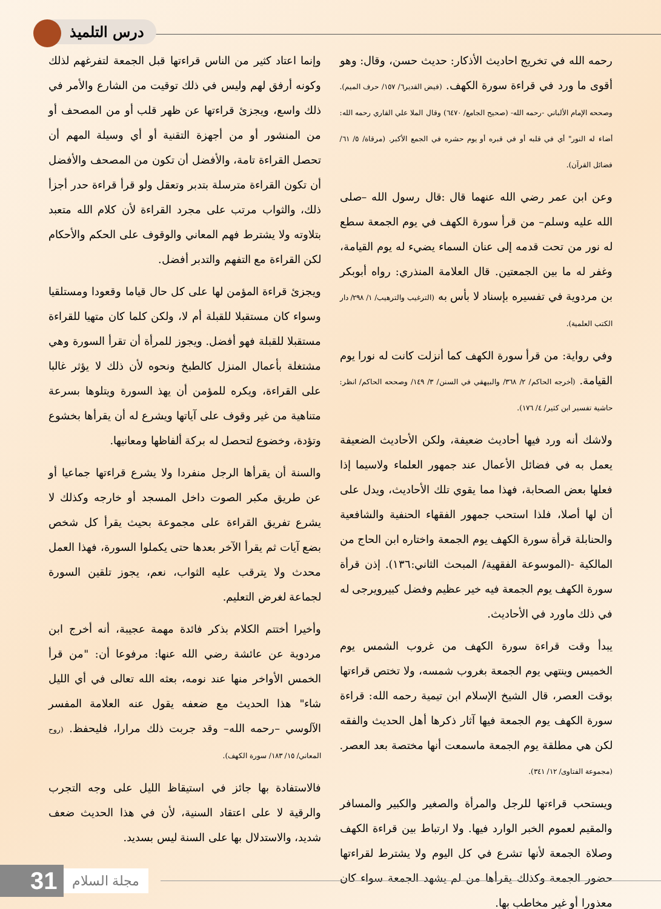درس التلميذ
رحمه الله في تخريج احاديث الأذكار: حديث حسن، وقال: وهو أقوى ما ورد في قراءة سورة الكهف. (فيض القدير٦/ ١٥٧/ حرف الميم). وصححه الإمام الألباني -رحمه الله- (صحيح الجامع/ ٦٤٧٠) وقال الملا علي القاري رحمه الله: أضاء له النور" أي في قلبه أو في قبره أو يوم حشره في الجمع الأكبر. (مرقاة/ ٥/ ٦١/ فضائل القرآن).
وعن ابن عمر رضي الله عنهما قال :قال رسول الله –صلى الله عليه وسلم– من قرأ سورة الكهف في يوم الجمعة سطع له نور من تحت قدمه إلى عنان السماء يضيء له يوم القيامة، وغفر له ما بين الجمعتين. قال العلامة المنذري: رواه أبوبكر بن مردوية في تفسيره بإسناد لا بأس به (الترغيب والترهيب/ ١/ ٢٩٨/ دار الكتب العلمية).
وفي رواية: من قرأ سورة الكهف كما أنزلت كانت له نورا يوم القيامة. (أخرجه الحاكم/ ٢/ ٣٦٨/ والبيهقي في السنن/ ٣/ ١٤٩/ وصححه الحاكم/ انظر: حاشية تفسير ابن كثير/ ٤/ ١٧٦).
ولاشك أنه ورد فيها أحاديث ضعيفة، ولكن الأحاديث الضعيفة يعمل به في فضائل الأعمال عند جمهور العلماء ولاسيما إذا فعلها بعض الصحابة، فهذا مما يقوي تلك الأحاديث، ويدل على أن لها أصلا، فلذا استحب جمهور الفقهاء الحنفية والشافعية والحنابلة قرأة سورة الكهف يوم الجمعة واختاره ابن الحاج من المالكية -(الموسوعة الفقهية/ المبحث الثاني:١٣٦). إذن قرأة سورة الكهف يوم الجمعة فيه خير عظيم وفضل كبيرويرجى له في ذلك ماورد في الأحاديث.
يبدأ وقت قراءة سورة الكهف من غروب الشمس يوم الخميس وينتهي يوم الجمعة بغروب شمسه، ولا تختص قراءتها بوقت العصر، قال الشيخ الإسلام ابن تيمية رحمه الله: قراءة سورة الكهف يوم الجمعة فيها آثار ذكرها أهل الحديث والفقه لكن هي مطلقة يوم الجمعة ماسمعت أنها مختصة بعد العصر. (مجموعة الفتاوى/ ١٢/ ٣٤١).
ويستحب قراءتها للرجل والمرأة والصغير والكبير والمسافر والمقيم لعموم الخبر الوارد فيها. ولا ارتباط بين قراءة الكهف وصلاة الجمعة لأنها تشرع في كل اليوم ولا يشترط لقراءتها حضور الجمعة وكذلك يقرأها من لم يشهد الجمعة سواء كان معذورا أو غير مخاطب بها.
وإنما اعتاد كثير من الناس قراءتها قبل الجمعة لتفرغهم لذلك وكونه أرفق لهم وليس في ذلك توقيت من الشارع والأمر في ذلك واسع، ويجزئ قراءتها عن ظهر قلب أو من المصحف أو من المنشور أو من أجهزة التقنية أو أي وسيلة المهم أن تحصل القراءة تامة، والأفضل أن تكون من المصحف والأفضل أن تكون القراءة مترسلة بتدبر وتعقل ولو قرأ قراءة حدر أجزأ ذلك، والثواب مرتب على مجرد القراءة لأن كلام الله متعبد بتلاوته ولا يشترط فهم المعاني والوقوف على الحكم والأحكام لكن القراءة مع التفهم والتدبر أفضل.
ويجزئ قراءة المؤمن لها على كل حال قياما وقعودا ومستلقيا وسواء كان مستقبلا للقبلة أم لا، ولكن كلما كان متهيا للقراءة مستقبلا للقبلة فهو أفضل. ويجوز للمرأة أن تقرأ السورة وهي مشتغلة بأعمال المنزل كالطبخ ونحوه لأن ذلك لا يؤثر غالبا على القراءة، ويكره للمؤمن أن يهذ السورة ويتلوها بسرعة متناهية من غير وقوف على آياتها ويشرع له أن يقرأها بخشوع وتؤدة، وخضوع لتحصل له بركة ألفاظها ومعانيها.
والسنة أن يقرأها الرجل منفردا ولا يشرع قراءتها جماعيا أو عن طريق مكبر الصوت داخل المسجد أو خارجه وكذلك لا يشرع تفريق القراءة على مجموعة بحيث يقرأ كل شخص بضع آيات ثم يقرأ الآخر بعدها حتى يكملوا السورة، فهذا العمل محدث ولا يترقب عليه الثواب، نعم، يجوز تلقين السورة لجماعة لغرض التعليم.
وأخيرا أختتم الكلام بذكر فائدة مهمة عجيبة، أنه أخرج ابن مردوية عن عائشة رضي الله عنها: مرفوعا أن: "من قرأ الخمس الأواخر منها عند نومه، بعثه الله تعالى في أي الليل شاء" هذا الحديث مع ضعفه يقول عنه العلامة المفسر الآلوسي –رحمه الله– وقد جربت ذلك مرارا، فليحفظ. (روح المعاني/ ١٥/ ١٨٣/ سورة الكهف).
فالاستفادة بها جائز في استيقاظ الليل على وجه التجرب والرقية لا على اعتقاد السنية، لأن في هذا الحديث ضعف شديد، والاستدلال بها على السنة ليس بسديد.
31 مجلة السلام